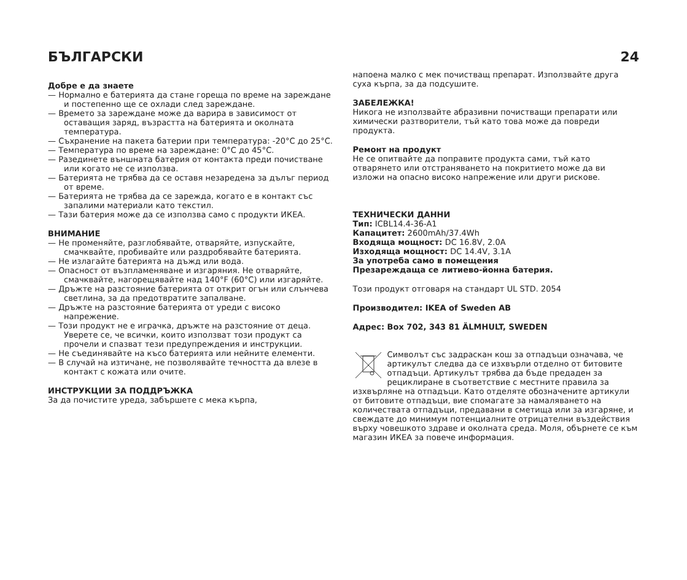БЪЛГАРСКИ 24
Добре е да знаете
— Нормално е батерията да стане гореща по време на зареждане и постепенно ще се охлади след зареждане.
— Времето за зареждане може да варира в зависимост от оставащия заряд, възрастта на батерията и околната температура.
— Съхранение на пакета батерии при температура: -20°C до 25°C.
— Температура по време на зареждане: 0°C до 45°C.
— Разединете външната батерия от контакта преди почистване или когато не се използва.
— Батерията не трябва да се оставя незаредена за дълъг период от време.
— Батерията не трябва да се зарежда, когато е в контакт със запалими материали като текстил.
— Тази батерия може да се използва само с продукти ИКЕА.
ВНИМАНИЕ
— Не променяйте, разглобявайте, отваряйте, изпускайте, смачквайте, пробивайте или раздробявайте батерията.
— Не излагайте батерията на дъжд или вода.
— Опасност от възпламеняване и изгаряния. Не отваряйте, смачквайте, нагорещявайте над 140°F (60°C) или изгаряйте.
— Дръжте на разстояние батерията от открит огън или слънчева светлина, за да предотвратите запалване.
— Дръжте на разстояние батерията от уреди с високо напрежение.
— Този продукт не е играчка, дръжте на разстояние от деца. Уверете се, че всички, които използват този продукт са прочели и спазват тези предупреждения и инструкции.
— Не съединявайте на късо батерията или нейните елементи.
— В случай на изтичане, не позволявайте течността да влезе в контакт с кожата или очите.
ИНСТРУКЦИИ ЗА ПОДДРЪЖКА
За да почистите уреда, забършете с мека кърпа,
напоена малко с мек почистващ препарат. Използвайте друга суха кърпа, за да подсушите.
ЗАБЕЛЕЖКА!
Никога не използвайте абразивни почистващи препарати или химически разтворители, тъй като това може да повреди продукта.
Ремонт на продукт
Не се опитвайте да поправите продукта сами, тъй като отварянето или отстраняването на покритието може да ви изложи на опасно високо напрежение или други рискове.
ТЕХНИЧЕСКИ ДАННИ
Тип: ICBL14.4-36-A1
Капацитет: 2600mAh/37.4Wh
Входяща мощност: DC 16.8V, 2.0A
Изходяща мощност: DC 14.4V, 3.1A
За употреба само в помещения
Презареждаща се литиево-йонна батерия.
Този продукт отговаря на стандарт UL STD. 2054
Производител: IKEA of Sweden AB
Адрес: Box 702, 343 81 ÄLMHULT, SWEDEN
Символът със задраскан кош за отпадъци означава, че артикулът следва да се изхвърли отделно от битовите отпадъци. Артикулът трябва да бъде предаден за рециклиране в съответствие с местните правила за изхвърляне на отпадъци. Като отделяте обозначените артикули от битовите отпадъци, вие спомагате за намаляването на количествата отпадъци, предавани в сметища или за изгаряне, и свеждате до минимум потенциалните отрицателни въздействия върху човешкото здраве и околната среда. Моля, обърнете се към магазин ИКЕА за повече информация.